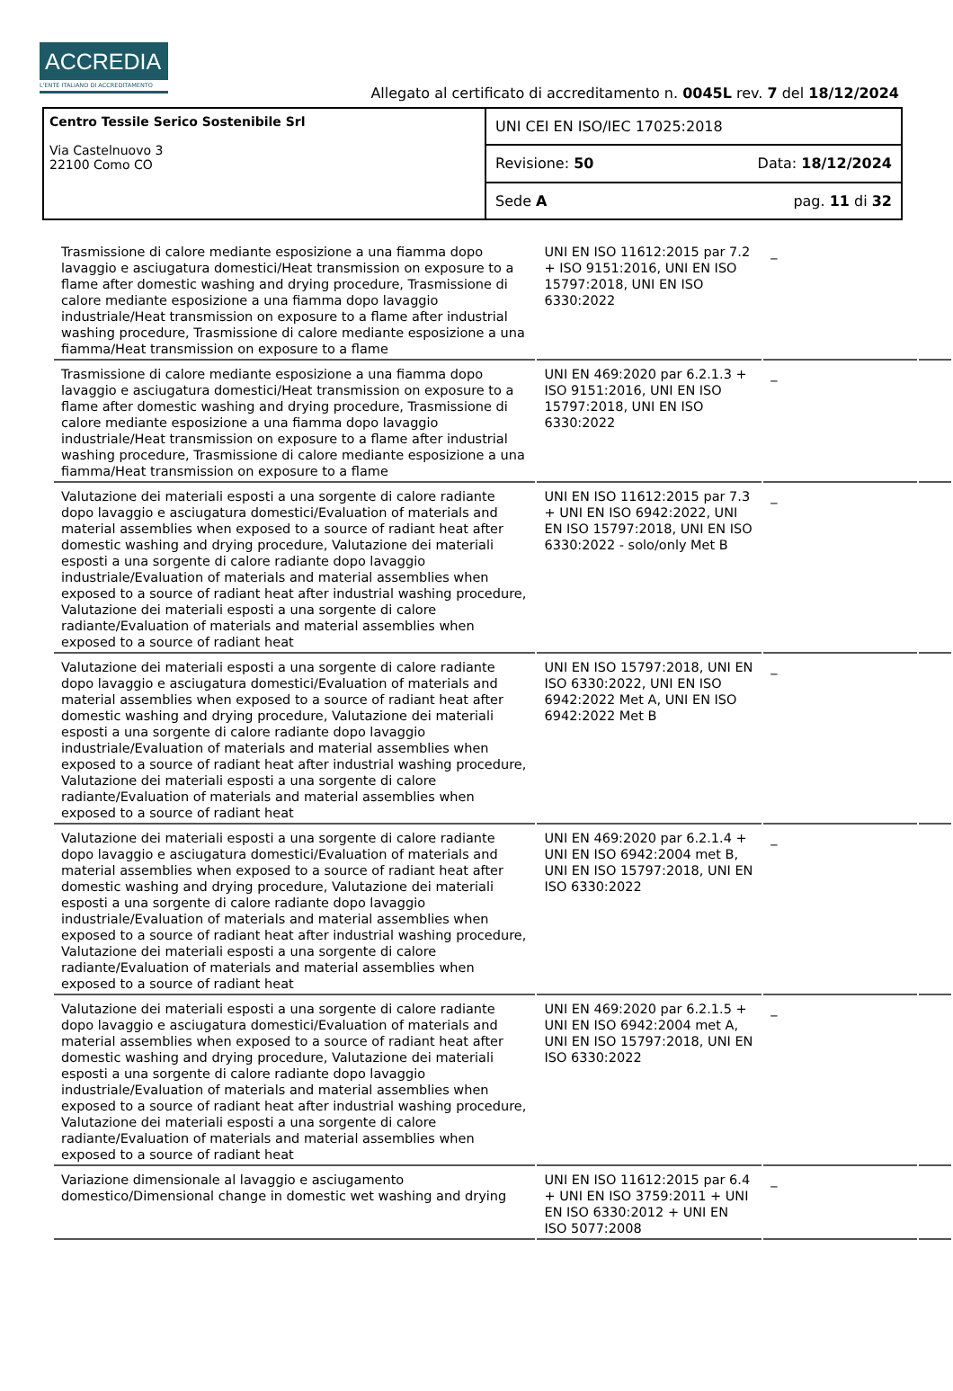ACCREDIA
L'ENTE ITALIANO DI ACCREDITAMENTO
Allegato al certificato di accreditamento n. 0045L rev. 7 del 18/12/2024
Centro Tessile Serico Sostenibile Srl
Via Castelnuovo 3
22100 Como CO
UNI CEI EN ISO/IEC 17025:2018
Revisione: 50 Data: 18/12/2024
Sede A pag. 11 di 32
| Trasmissione di calore mediante esposizione a una fiamma dopo lavaggio e asciugatura domestici/Heat transmission on exposure to a flame after domestic washing and drying procedure, Trasmissione di calore mediante esposizione a una fiamma dopo lavaggio industriale/Heat transmission on exposure to a flame after industrial washing procedure, Trasmissione di calore mediante esposizione a una fiamma/Heat transmission on exposure to a flame | UNI EN ISO 11612:2015 par 7.2 + ISO 9151:2016, UNI EN ISO 15797:2018, UNI EN ISO 6330:2022 | _ | |
| Trasmissione di calore mediante esposizione a una fiamma dopo lavaggio e asciugatura domestici/Heat transmission on exposure to a flame after domestic washing and drying procedure, Trasmissione di calore mediante esposizione a una fiamma dopo lavaggio industriale/Heat transmission on exposure to a flame after industrial washing procedure, Trasmissione di calore mediante esposizione a una fiamma/Heat transmission on exposure to a flame | UNI EN 469:2020 par 6.2.1.3 + ISO 9151:2016, UNI EN ISO 15797:2018, UNI EN ISO 6330:2022 | _ | |
| Valutazione dei materiali esposti a una sorgente di calore radiante dopo lavaggio e asciugatura domestici/Evaluation of materials and material assemblies when exposed to a source of radiant heat after domestic washing and drying procedure, Valutazione dei materiali esposti a una sorgente di calore radiante dopo lavaggio industriale/Evaluation of materials and material assemblies when exposed to a source of radiant heat after industrial washing procedure, Valutazione dei materiali esposti a una sorgente di calore radiante/Evaluation of materials and material assemblies when exposed to a source of radiant heat | UNI EN ISO 11612:2015 par 7.3 + UNI EN ISO 6942:2022, UNI EN ISO 15797:2018, UNI EN ISO 6330:2022 - solo/only Met B | _ | |
| Valutazione dei materiali esposti a una sorgente di calore radiante dopo lavaggio e asciugatura domestici/Evaluation of materials and material assemblies when exposed to a source of radiant heat after domestic washing and drying procedure, Valutazione dei materiali esposti a una sorgente di calore radiante dopo lavaggio industriale/Evaluation of materials and material assemblies when exposed to a source of radiant heat after industrial washing procedure, Valutazione dei materiali esposti a una sorgente di calore radiante/Evaluation of materials and material assemblies when exposed to a source of radiant heat | UNI EN ISO 15797:2018, UNI EN ISO 6330:2022, UNI EN ISO 6942:2022 Met A, UNI EN ISO 6942:2022 Met B | _ | |
| Valutazione dei materiali esposti a una sorgente di calore radiante dopo lavaggio e asciugatura domestici/Evaluation of materials and material assemblies when exposed to a source of radiant heat after domestic washing and drying procedure, Valutazione dei materiali esposti a una sorgente di calore radiante dopo lavaggio industriale/Evaluation of materials and material assemblies when exposed to a source of radiant heat after industrial washing procedure, Valutazione dei materiali esposti a una sorgente di calore radiante/Evaluation of materials and material assemblies when exposed to a source of radiant heat | UNI EN 469:2020 par 6.2.1.4 + UNI EN ISO 6942:2004 met B, UNI EN ISO 15797:2018, UNI EN ISO 6330:2022 | _ | |
| Valutazione dei materiali esposti a una sorgente di calore radiante dopo lavaggio e asciugatura domestici/Evaluation of materials and material assemblies when exposed to a source of radiant heat after domestic washing and drying procedure, Valutazione dei materiali esposti a una sorgente di calore radiante dopo lavaggio industriale/Evaluation of materials and material assemblies when exposed to a source of radiant heat after industrial washing procedure, Valutazione dei materiali esposti a una sorgente di calore radiante/Evaluation of materials and material assemblies when exposed to a source of radiant heat | UNI EN 469:2020 par 6.2.1.5 + UNI EN ISO 6942:2004 met A, UNI EN ISO 15797:2018, UNI EN ISO 6330:2022 | _ | |
| Variazione dimensionale al lavaggio e asciugamento domestico/Dimensional change in domestic wet washing and drying | UNI EN ISO 11612:2015 par 6.4 + UNI EN ISO 3759:2011 + UNI EN ISO 6330:2012 + UNI EN ISO 5077:2008 | _ | |